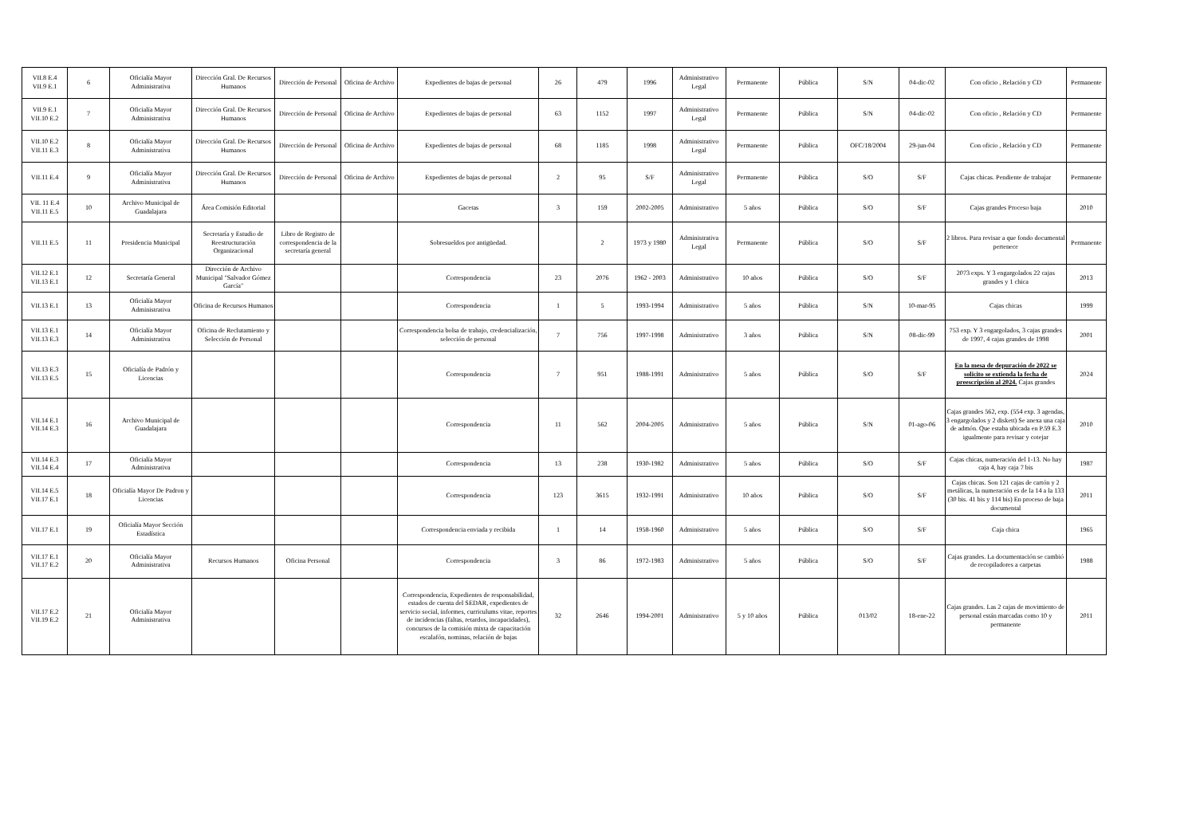| VII.8 E.4 VII.9 E.1 | 6 | Oficialía Mayor Administrativa | Dirección Gral. De Recursos Humanos | Dirección de Personal | Oficina de Archivo | Expedientes de bajas de personal | 26 | 479 | 1996 | Administrativo Legal | Permanente | Pública | S/N | 04-dic-02 | Con oficio , Relación y CD | Permanente |
| VII.9 E.1 VII.10 E.2 | 7 | Oficialía Mayor Administrativa | Dirección Gral. De Recursos Humanos | Dirección de Personal | Oficina de Archivo | Expedientes de bajas de personal | 63 | 1152 | 1997 | Administrativo Legal | Permanente | Pública | S/N | 04-dic-02 | Con oficio , Relación y CD | Permanente |
| VII.10 E.2 VII.11 E.3 | 8 | Oficialía Mayor Administrativa | Dirección Gral. De Recursos Humanos | Dirección de Personal | Oficina de Archivo | Expedientes de bajas de personal | 68 | 1185 | 1998 | Administrativo Legal | Permanente | Pública | OFC/18/2004 | 29-jun-04 | Con oficio , Relación y CD | Permanente |
| VII.11 E.4 | 9 | Oficialía Mayor Administrativa | Dirección Gral. De Recursos Humanos | Dirección de Personal | Oficina de Archivo | Expedientes de bajas de personal | 2 | 95 | S/F | Administrativo Legal | Permanente | Pública | S/O | S/F | Cajas chicas. Pendiente de trabajar | Permanente |
| VII. 11 E.4 VII.11 E.5 | 10 | Archivo Municipal de Guadalajara | Área Comisión Editorial | | | Gacetas | 3 | 159 | 2002-2005 | Administrativo | 5 años | Pública | S/O | S/F | Cajas grandes Proceso baja | 2010 |
| VII.11 E.5 | 11 | Presidencia Municipal | Secretaría y Estudio de Reestructuración Organizacional | Libro de Registro de correspondencia de la secretaría general | | Sobresueldos por antigüedad. | | 2 | 1973 y 1980 | Administrativa Legal | Permanente | Pública | S/O | S/F | 2 libros. Para revisar a que fondo documental pertenece | Permanente |
| VII.12 E.1 VII.13 E.1 | 12 | Secretaría General | Dirección de Archivo Municipal "Salvador Gómez García" | | | Correspondencia | 23 | 2076 | 1962 - 2003 | Administrativo | 10 años | Pública | S/O | S/F | 2073 exps. Y 3 engargolados 22 cajas grandes y 1 chica | 2013 |
| VII.13 E.1 | 13 | Oficialía Mayor Administrativa | Oficina de Recursos Humanos | | | Correspondencia | 1 | 5 | 1993-1994 | Administrativo | 5 años | Pública | S/N | 10-mar-95 | Cajas chicas | 1999 |
| VII.13 E.1 VII.13 E.3 | 14 | Oficialía Mayor Administrativa | Oficina de Reclutamiento y Selección de Personal | | | Correspondencia bolsa de trabajo, credencialización, selección de personal | 7 | 756 | 1997-1998 | Administrativo | 3 años | Pública | S/N | 08-dic-99 | 753 exp. Y 3 engargolados, 3 cajas grandes de 1997, 4 cajas grandes de 1998 | 2001 |
| VII.13 E.3 VII.13 E.5 | 15 | Oficialía de Padrón y Licencias | | | | Correspondencia | 7 | 951 | 1988-1991 | Administrativo | 5 años | Pública | S/O | S/F | En la mesa de depuración de 2022 se solicito se extienda la fecha de preescripción al 2024. Cajas grandes | 2024 |
| VII.14 E.1 VII.14 E.3 | 16 | Archivo Municipal de Guadalajara | | | | Correspondencia | 11 | 562 | 2004-2005 | Administrativo | 5 años | Pública | S/N | 01-ago-06 | Cajas grandes 562, exp. (554 exp. 3 agendas, 3 engargolados y 2 diskett) Se anexa una caja de admón. Que estaba ubicada en P.59 E.3 igualmente para revisar y cotejar | 2010 |
| VII.14 E.3 VII.14 E.4 | 17 | Oficialía Mayor Administrativa | | | | Correspondencia | 13 | 238 | 1930-1982 | Administrativo | 5 años | Pública | S/O | S/F | Cajas chicas, numeración del 1-13. No hay caja 4, hay caja 7 bis | 1987 |
| VII.14 E.5 VII.17 E.1 | 18 | Oficialía Mayor De Padron y Licencias | | | | Correspondencia | 123 | 3615 | 1932-1991 | Administrativo | 10 años | Pública | S/O | S/F | Cajas chicas. Son 121 cajas de cartón y 2 metálicas, la numeración es de la 14 a la 133 (30 bis. 41 bis y 114 bis) En proceso de baja documental | 2011 |
| VII.17 E.1 | 19 | Oficialía Mayor Sección Estadística | | | | Correspondencia enviada y recibida | 1 | 14 | 1958-1960 | Administrativo | 5 años | Pública | S/O | S/F | Caja chica | 1965 |
| VII.17 E.1 VII.17 E.2 | 20 | Oficialía Mayor Administrativa | Recursos Humanos | Oficina Personal | | Correspondencia | 3 | 86 | 1972-1983 | Administrativo | 5 años | Pública | S/O | S/F | Cajas grandes. La documentación se cambió de recopiladores a carpetas | 1988 |
| VII.17 E.2 VII.19 E.2 | 21 | Oficialía Mayor Administrativa | | | | Correspondencia, Expedientes de responsabilidad, estados de cuenta del SEDAR, expedientes de servicio social, informes, curriculums vitae, reportes de incidencias (faltas, retardos, incapacidades), concursos de la comisión mixta de capacitación escalafón, nominas, relación de bajas | 32 | 2646 | 1994-2001 | Administrativo | 5 y 10 años | Pública | 013/02 | 18-ene-22 | Cajas grandes. Las 2 cajas de movimiento de personal están marcadas como 10 y permanente | 2011 |